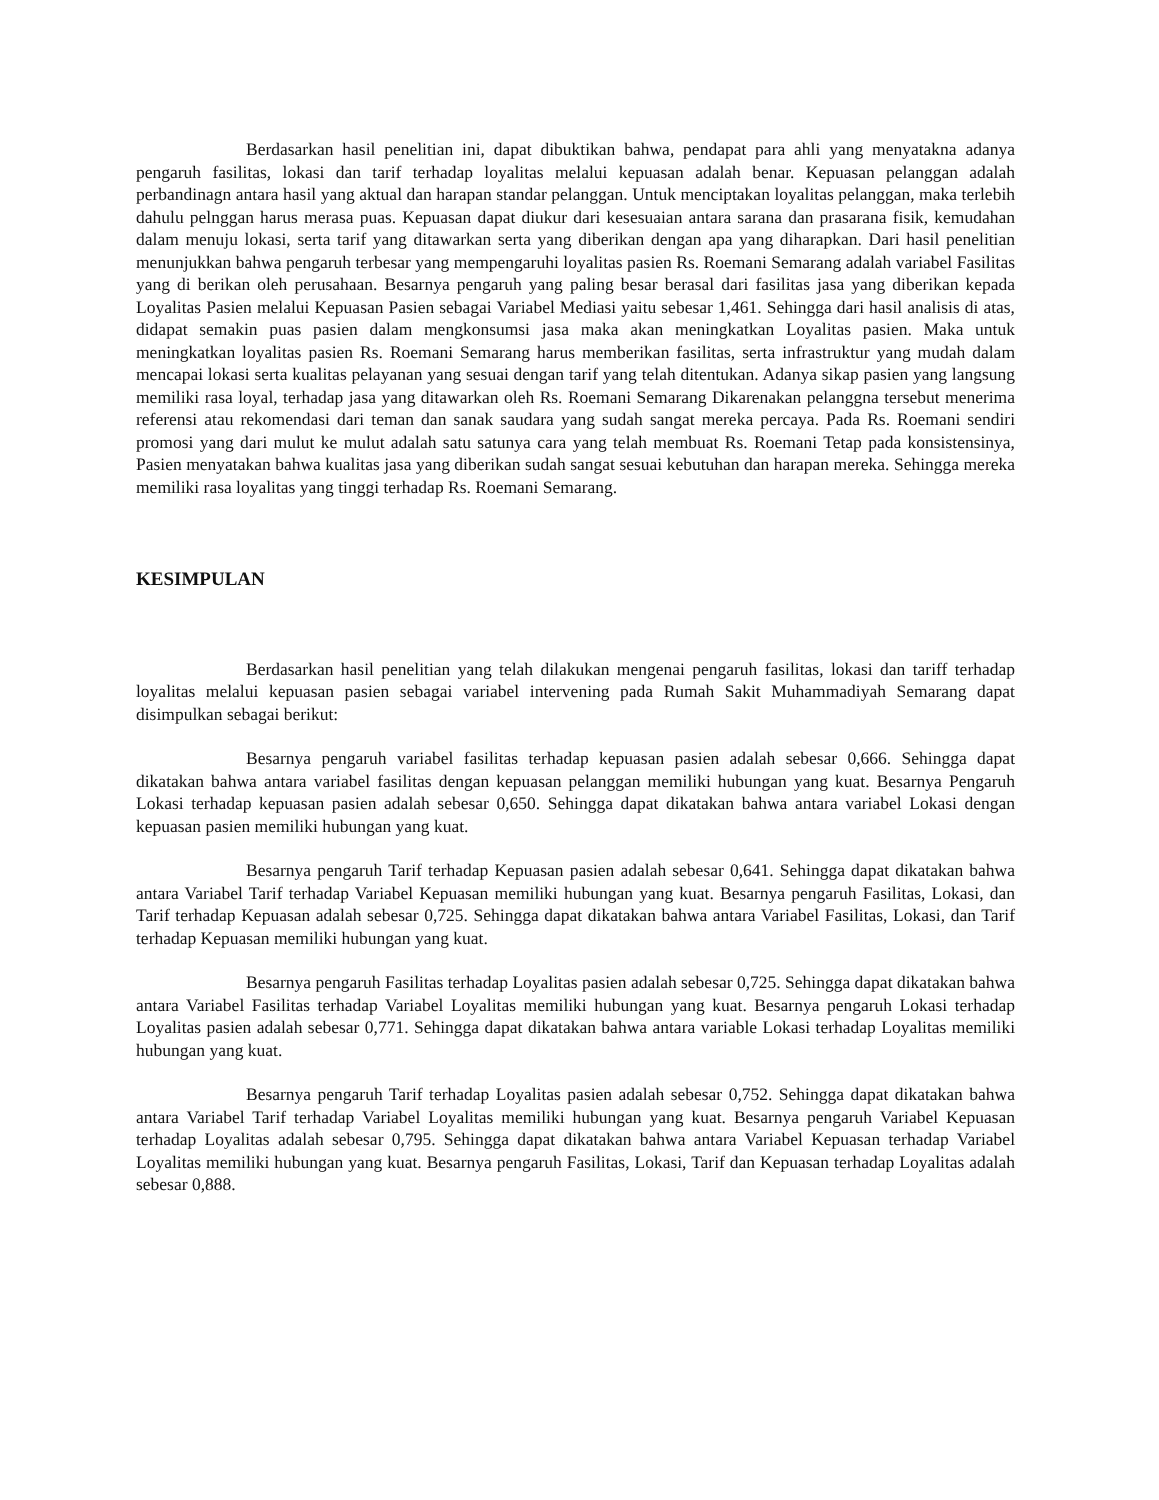Berdasarkan hasil penelitian ini, dapat dibuktikan bahwa, pendapat para ahli yang menyatakna adanya pengaruh fasilitas, lokasi dan tarif terhadap loyalitas melalui kepuasan adalah benar. Kepuasan pelanggan adalah perbandinagn antara hasil yang aktual dan harapan standar pelanggan. Untuk menciptakan loyalitas pelanggan, maka terlebih dahulu pelnggan harus merasa puas. Kepuasan dapat diukur dari kesesuaian antara sarana dan prasarana fisik, kemudahan dalam menuju lokasi, serta tarif yang ditawarkan serta yang diberikan dengan apa yang diharapkan. Dari hasil penelitian menunjukkan bahwa pengaruh terbesar yang mempengaruhi loyalitas pasien Rs. Roemani Semarang adalah variabel Fasilitas yang di berikan oleh perusahaan. Besarnya pengaruh yang paling besar berasal dari fasilitas jasa yang diberikan kepada Loyalitas Pasien melalui Kepuasan Pasien sebagai Variabel Mediasi yaitu sebesar 1,461. Sehingga dari hasil analisis di atas, didapat semakin puas pasien dalam mengkonsumsi jasa maka akan meningkatkan Loyalitas pasien. Maka untuk meningkatkan loyalitas pasien Rs. Roemani Semarang harus memberikan fasilitas, serta infrastruktur yang mudah dalam mencapai lokasi serta kualitas pelayanan yang sesuai dengan tarif yang telah ditentukan. Adanya sikap pasien yang langsung memiliki rasa loyal, terhadap jasa yang ditawarkan oleh Rs. Roemani Semarang Dikarenakan pelanggna tersebut menerima referensi atau rekomendasi dari teman dan sanak saudara yang sudah sangat mereka percaya. Pada Rs. Roemani sendiri promosi yang dari mulut ke mulut adalah satu satunya cara yang telah membuat Rs. Roemani Tetap pada konsistensinya, Pasien menyatakan bahwa kualitas jasa yang diberikan sudah sangat sesuai kebutuhan dan harapan mereka. Sehingga mereka memiliki rasa loyalitas yang tinggi terhadap Rs. Roemani Semarang.
KESIMPULAN
Berdasarkan hasil penelitian yang telah dilakukan mengenai pengaruh fasilitas, lokasi dan tariff terhadap loyalitas melalui kepuasan pasien sebagai variabel intervening pada Rumah Sakit Muhammadiyah Semarang dapat disimpulkan sebagai berikut:
Besarnya pengaruh variabel fasilitas terhadap kepuasan pasien adalah sebesar 0,666. Sehingga dapat dikatakan bahwa antara variabel fasilitas dengan kepuasan pelanggan memiliki hubungan yang kuat. Besarnya Pengaruh Lokasi terhadap kepuasan pasien adalah sebesar 0,650. Sehingga dapat dikatakan bahwa antara variabel Lokasi dengan kepuasan pasien memiliki hubungan yang kuat.
Besarnya pengaruh Tarif terhadap Kepuasan pasien adalah sebesar 0,641. Sehingga dapat dikatakan bahwa antara Variabel Tarif terhadap Variabel Kepuasan memiliki hubungan yang kuat. Besarnya pengaruh Fasilitas, Lokasi, dan Tarif terhadap Kepuasan adalah sebesar 0,725. Sehingga dapat dikatakan bahwa antara Variabel Fasilitas, Lokasi, dan Tarif terhadap Kepuasan memiliki hubungan yang kuat.
Besarnya pengaruh Fasilitas terhadap Loyalitas pasien adalah sebesar 0,725. Sehingga dapat dikatakan bahwa antara Variabel Fasilitas terhadap Variabel Loyalitas memiliki hubungan yang kuat. Besarnya pengaruh Lokasi terhadap Loyalitas pasien adalah sebesar 0,771. Sehingga dapat dikatakan bahwa antara variable Lokasi terhadap Loyalitas memiliki hubungan yang kuat.
Besarnya pengaruh Tarif terhadap Loyalitas pasien adalah sebesar 0,752. Sehingga dapat dikatakan bahwa antara Variabel Tarif terhadap Variabel Loyalitas memiliki hubungan yang kuat. Besarnya pengaruh Variabel Kepuasan terhadap Loyalitas adalah sebesar 0,795. Sehingga dapat dikatakan bahwa antara Variabel Kepuasan terhadap Variabel Loyalitas memiliki hubungan yang kuat. Besarnya pengaruh Fasilitas, Lokasi, Tarif dan Kepuasan terhadap Loyalitas adalah sebesar 0,888.